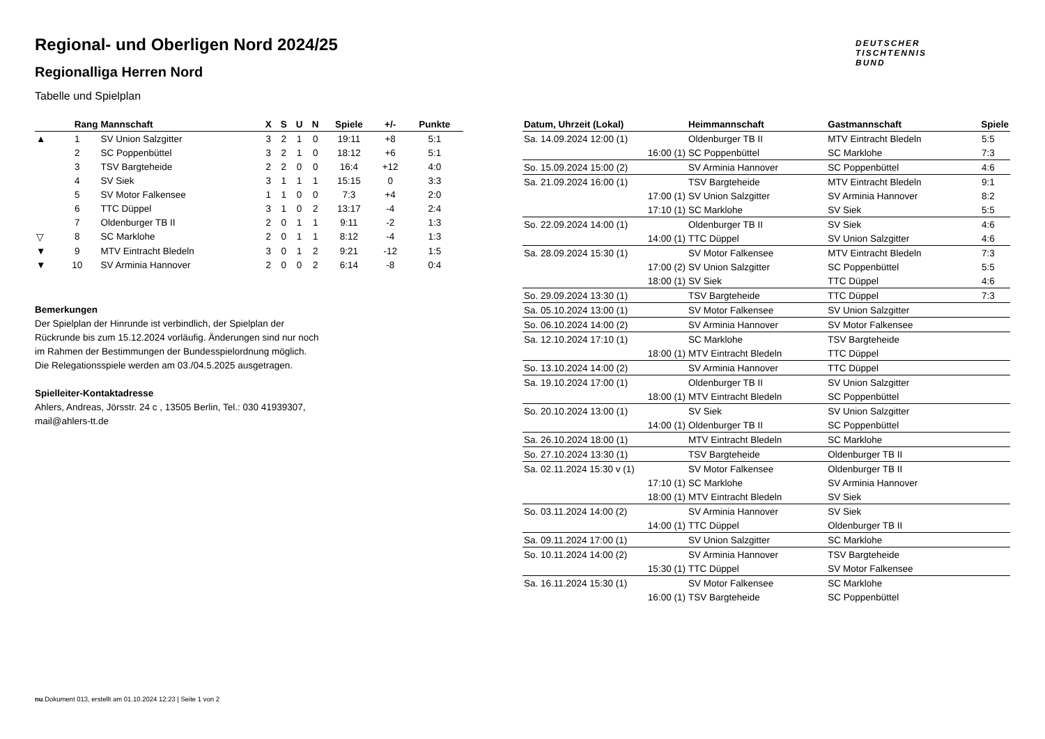DEUTSCHER
TISCHTENNIS
BUND
Regional- und Oberligen Nord 2024/25
Regionalliga Herren Nord
Tabelle und Spielplan
| | Rang | Mannschaft | X | S | U | N | Spiele | +/- | Punkte |
| --- | --- | --- | --- | --- | --- | --- | --- | --- | --- |
| ▲ | 1 | SV Union Salzgitter | 3 | 2 | 1 | 0 | 19:11 | +8 | 5:1 |
| | 2 | SC Poppenbüttel | 3 | 2 | 1 | 0 | 18:12 | +6 | 5:1 |
| | 3 | TSV Bargteheide | 2 | 2 | 0 | 0 | 16:4 | +12 | 4:0 |
| | 4 | SV Siek | 3 | 1 | 1 | 1 | 15:15 | 0 | 3:3 |
| | 5 | SV Motor Falkensee | 1 | 1 | 0 | 0 | 7:3 | +4 | 2:0 |
| | 6 | TTC Düppel | 3 | 1 | 0 | 2 | 13:17 | -4 | 2:4 |
| | 7 | Oldenburger TB II | 2 | 0 | 1 | 1 | 9:11 | -2 | 1:3 |
| ▽ | 8 | SC Marklohe | 2 | 0 | 1 | 1 | 8:12 | -4 | 1:3 |
| ▼ | 9 | MTV Eintracht Bledeln | 3 | 0 | 1 | 2 | 9:21 | -12 | 1:5 |
| ▼ | 10 | SV Arminia Hannover | 2 | 0 | 0 | 2 | 6:14 | -8 | 0:4 |
Bemerkungen
Der Spielplan der Hinrunde ist verbindlich, der Spielplan der
Rückrunde bis zum 15.12.2024 vorläufig. Änderungen sind nur noch
im Rahmen der Bestimmungen der Bundesspielordnung möglich.
Die Relegationsspiele werden am 03./04.5.2025 ausgetragen.
Spielleiter-Kontaktadresse
Ahlers, Andreas, Jörsstr. 24 c , 13505 Berlin, Tel.: 030 41939307,
mail@ahlers-tt.de
| Datum, Uhrzeit (Lokal) | Heimmannschaft | Gastmannschaft | Spiele |
| --- | --- | --- | --- |
| Sa. 14.09.2024 12:00 (1) | Oldenburger TB II | MTV Eintracht Bledeln | 5:5 |
| 16:00 (1) | SC Poppenbüttel | SC Marklohe | 7:3 |
| So. 15.09.2024 15:00 (2) | SV Arminia Hannover | SC Poppenbüttel | 4:6 |
| Sa. 21.09.2024 16:00 (1) | TSV Bargteheide | MTV Eintracht Bledeln | 9:1 |
| 17:00 (1) | SV Union Salzgitter | SV Arminia Hannover | 8:2 |
| 17:10 (1) | SC Marklohe | SV Siek | 5:5 |
| So. 22.09.2024 14:00 (1) | Oldenburger TB II | SV Siek | 4:6 |
| 14:00 (1) | TTC Düppel | SV Union Salzgitter | 4:6 |
| Sa. 28.09.2024 15:30 (1) | SV Motor Falkensee | MTV Eintracht Bledeln | 7:3 |
| 17:00 (2) | SV Union Salzgitter | SC Poppenbüttel | 5:5 |
| 18:00 (1) | SV Siek | TTC Düppel | 4:6 |
| So. 29.09.2024 13:30 (1) | TSV Bargteheide | TTC Düppel | 7:3 |
| Sa. 05.10.2024 13:00 (1) | SV Motor Falkensee | SV Union Salzgitter | |
| So. 06.10.2024 14:00 (2) | SV Arminia Hannover | SV Motor Falkensee | |
| Sa. 12.10.2024 17:10 (1) | SC Marklohe | TSV Bargteheide | |
| 18:00 (1) | MTV Eintracht Bledeln | TTC Düppel | |
| So. 13.10.2024 14:00 (2) | SV Arminia Hannover | TTC Düppel | |
| Sa. 19.10.2024 17:00 (1) | Oldenburger TB II | SV Union Salzgitter | |
| 18:00 (1) | MTV Eintracht Bledeln | SC Poppenbüttel | |
| So. 20.10.2024 13:00 (1) | SV Siek | SV Union Salzgitter | |
| 14:00 (1) | Oldenburger TB II | SC Poppenbüttel | |
| Sa. 26.10.2024 18:00 (1) | MTV Eintracht Bledeln | SC Marklohe | |
| So. 27.10.2024 13:30 (1) | TSV Bargteheide | Oldenburger TB II | |
| Sa. 02.11.2024 15:30 v (1) | SV Motor Falkensee | Oldenburger TB II | |
| 17:10 (1) | SC Marklohe | SV Arminia Hannover | |
| 18:00 (1) | MTV Eintracht Bledeln | SV Siek | |
| So. 03.11.2024 14:00 (2) | SV Arminia Hannover | SV Siek | |
| 14:00 (1) | TTC Düppel | Oldenburger TB II | |
| Sa. 09.11.2024 17:00 (1) | SV Union Salzgitter | SC Marklohe | |
| So. 10.11.2024 14:00 (2) | SV Arminia Hannover | TSV Bargteheide | |
| 15:30 (1) | TTC Düppel | SV Motor Falkensee | |
| Sa. 16.11.2024 15:30 (1) | SV Motor Falkensee | SC Marklohe | |
| 16:00 (1) | TSV Bargteheide | SC Poppenbüttel | |
nu.Dokument 013, erstellt am 01.10.2024 12:23 | Seite 1 von 2